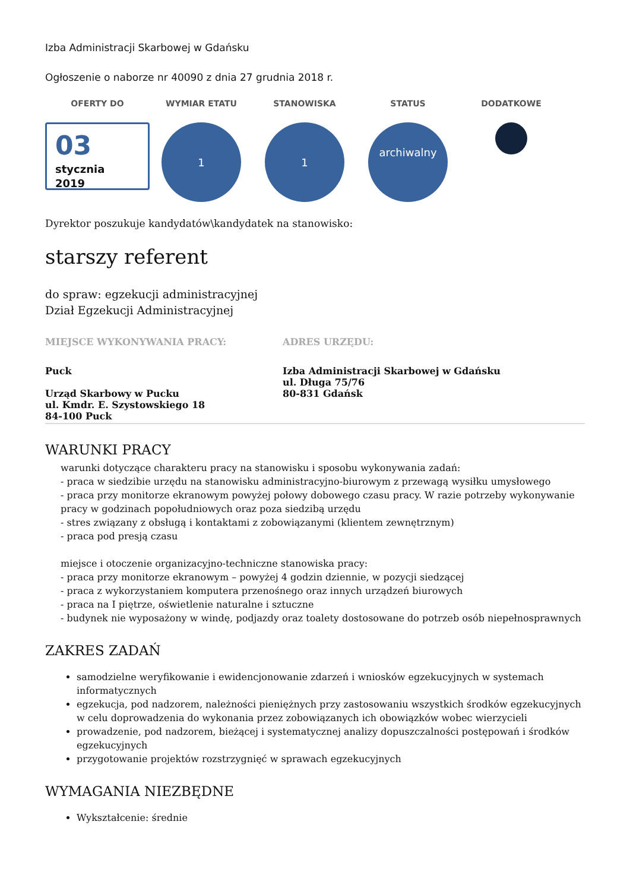Izba Administracji Skarbowej w Gdańsku
Ogłoszenie o naborze nr 40090 z dnia 27 grudnia 2018 r.
OFERTY DO
03
stycznia
2019
WYMIAR ETATU
1
STANOWISKA
1
STATUS
archiwalny
DODATKOWE
Dyrektor poszukuje kandydatów\kandydatek na stanowisko:
starszy referent
do spraw: egzekucji administracyjnej
Dział Egzekucji Administracyjnej
MIEJSCE WYKONYWANIA PRACY:
Puck
Urząd Skarbowy w Pucku
ul. Kmdr. E. Szystowskiego 18
84-100 Puck
ADRES URZĘDU:
Izba Administracji Skarbowej w Gdańsku
ul. Długa 75/76
80-831 Gdańsk
WARUNKI PRACY
warunki dotyczące charakteru pracy na stanowisku i sposobu wykonywania zadań:
- praca w siedzibie urzędu na stanowisku administracyjno-biurowym z przewagą wysiłku umysłowego
- praca przy monitorze ekranowym powyżej połowy dobowego czasu pracy. W razie potrzeby wykonywanie pracy w godzinach popołudniowych oraz poza siedzibą urzędu
- stres związany z obsługą i kontaktami z zobowiązanymi (klientem zewnętrznym)
- praca pod presją czasu
miejsce i otoczenie organizacyjno-techniczne stanowiska pracy:
- praca przy monitorze ekranowym – powyżej 4 godzin dziennie, w pozycji siedzącej
- praca z wykorzystaniem komputera przenośnego oraz innych urządzeń biurowych
- praca na I piętrze, oświetlenie naturalne i sztuczne
- budynek nie wyposażony w windę, podjazdy oraz toalety dostosowane do potrzeb osób niepełnosprawnych
ZAKRES ZADAŃ
samodzielne weryfikowanie i ewidencjonowanie zdarzeń i wniosków egzekucyjnych w systemach informatycznych
egzekucja, pod nadzorem, należności pieniężnych przy zastosowaniu wszystkich środków egzekucyjnych w celu doprowadzenia do wykonania przez zobowiązanych ich obowiązków wobec wierzycieli
prowadzenie, pod nadzorem, bieżącej i systematycznej analizy dopuszczalności postępowań i środków egzekucyjnych
przygotowanie projektów rozstrzygnięć w sprawach egzekucyjnych
WYMAGANIA NIEZBĘDNE
Wykształcenie: średnie